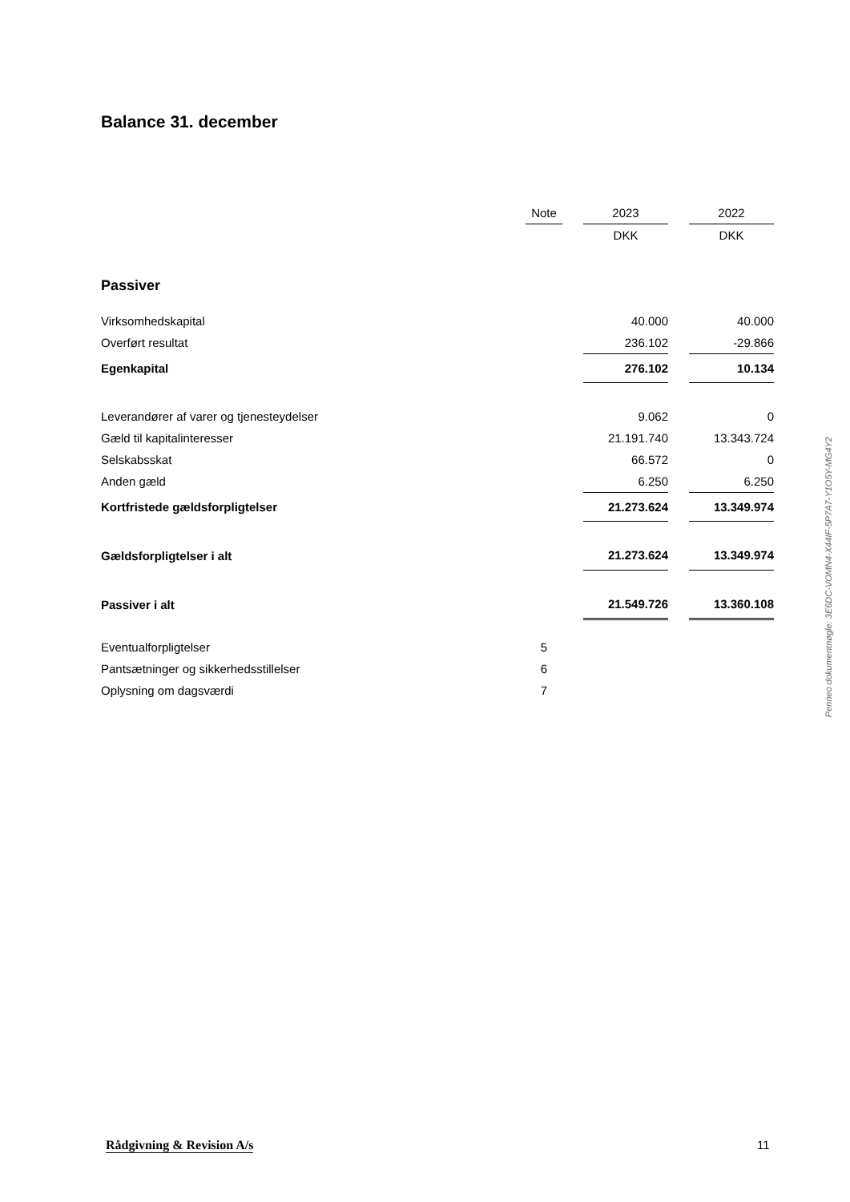Balance 31. december
| | Note | | 2023 | | 2022 |
| | | | DKK | | DKK |
| Passiver | | | | | |
| Virksomhedskapital | | | 40.000 | | 40.000 |
| Overført resultat | | | 236.102 | | -29.866 |
| Egenkapital | | | 276.102 | | 10.134 |
| Leverandører af varer og tjenesteydelser | | | 9.062 | | 0 |
| Gæld til kapitalinteresser | | | 21.191.740 | | 13.343.724 |
| Selskabsskat | | | 66.572 | | 0 |
| Anden gæld | | | 6.250 | | 6.250 |
| Kortfristede gældsforpligtelser | | | 21.273.624 | | 13.349.974 |
| Gældsforpligtelser i alt | | | 21.273.624 | | 13.349.974 |
| Passiver i alt | | | 21.549.726 | | 13.360.108 |
| Eventualforpligtelser | 5 | | | | |
| Pantsætninger og sikkerhedsstillelser | 6 | | | | |
| Oplysning om dagsværdi | 7 | | | | |
Penneo dokumentnøgle: 3E6DC-VOMN4-X44IF-5P7A7-Y1O5Y-MG4Y2
Rådgivning & Revision A/s 11